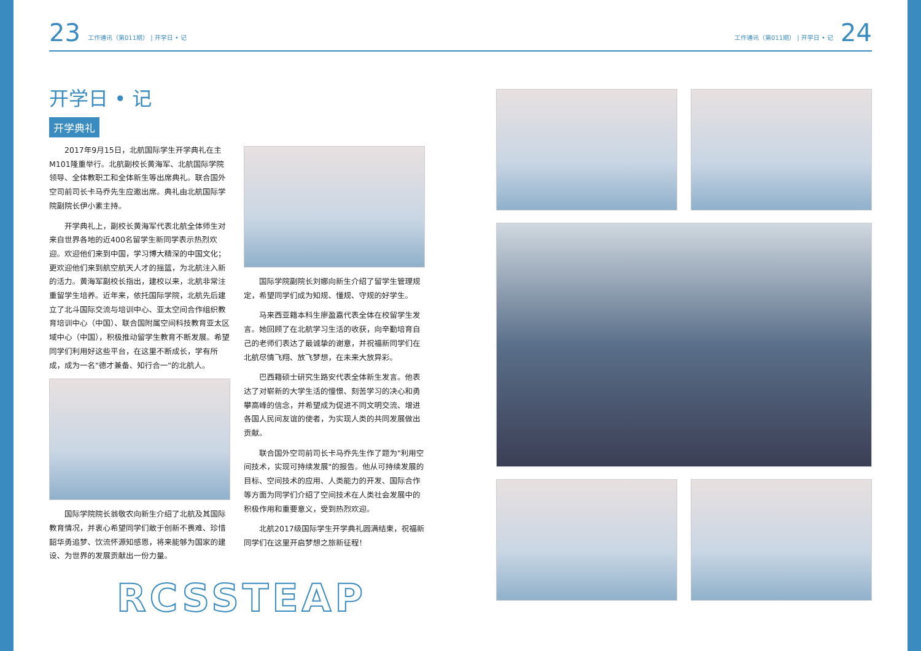23 工作通讯（第011期） | 开学日 • 记
工作通讯（第011期） | 开学日 • 记 24
开学日 • 记
开学典礼
2017年9月15日，北航国际学生开学典礼在主M101隆重举行。北航副校长黄海军、北航国际学院领导、全体教职工和全体新生等出席典礼。联合国外空司前司长卡马乔先生应邀出席。典礼由北航国际学院副院长伊小素主持。
开学典礼上，副校长黄海军代表北航全体师生对来自世界各地的近400名留学生新同学表示热烈欢迎。欢迎他们来到中国，学习博大精深的中国文化；更欢迎他们来到航空航天人才的摇篮，为北航注入新的活力。黄海军副校长指出，建校以来，北航非常注重留学生培养。近年来，依托国际学院，北航先后建立了北斗国际交流与培训中心、亚太空间合作组织教育培训中心（中国）、联合国附属空间科技教育亚太区域中心（中国），积极推动留学生教育不断发展。希望同学们利用好这些平台，在这里不断成长，学有所成，成为一名"德才兼备、知行合一"的北航人。
国际学院院长翁敬农向新生介绍了北航及其国际教育情况，并衷心希望同学们敢于创新不畏难、珍惜韶华勇追梦、饮流怀源知感恩，将来能够为国家的建设、为世界的发展贡献出一份力量。
国际学院副院长刘娜向新生介绍了留学生管理规定，希望同学们成为知规、懂规、守规的好学生。
马来西亚籍本科生廖盈嘉代表全体在校留学生发言。她回顾了在北航学习生活的收获，向辛勤培育自己的老师们表达了最诚挚的谢意，并祝福新同学们在北航尽情飞翔、放飞梦想，在未来大放异彩。
巴西籍硕士研究生路安代表全体新生发言。他表达了对崭新的大学生活的憧憬、刻苦学习的决心和勇攀高峰的信念，并希望成为促进不同文明交流、增进各国人民间友谊的使者，为实现人类的共同发展做出贡献。
联合国外空司前司长卡马乔先生作了题为"利用空间技术，实现可持续发展"的报告。他从可持续发展的目标、空间技术的应用、人类能力的开发、国际合作等方面为同学们介绍了空间技术在人类社会发展中的积极作用和重要意义，受到热烈欢迎。
北航2017级国际学生开学典礼圆满结束，祝福新同学们在这里开启梦想之旅新征程！
RCSSTEAP